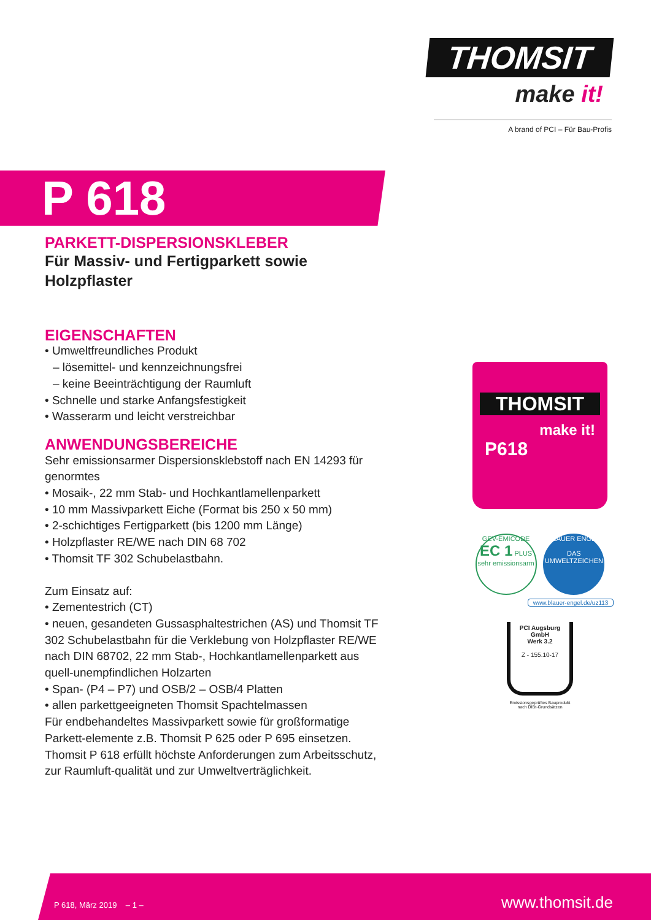THOMSIT
make it!
A brand of PCI – Für Bau-Profis
P 618
PARKETT-DISPERSIONSKLEBER
Für Massiv- und Fertigparkett sowie Holzpflaster
EIGENSCHAFTEN
• Umweltfreundliches Produkt
– lösemittel- und kennzeichnungsfrei
– keine Beeinträchtigung der Raumluft
• Schnelle und starke Anfangsfestigkeit
• Wasserarm und leicht verstreichbar
ANWENDUNGSBEREICHE
Sehr emissionsarmer Dispersionsklebstoff nach EN 14293 für genormtes
• Mosaik-, 22 mm Stab- und Hochkantlamellenparkett
• 10 mm Massivparkett Eiche (Format bis 250 x 50 mm)
• 2-schichtiges Fertigparkett (bis 1200 mm Länge)
• Holzpflaster RE/WE nach DIN 68 702
• Thomsit TF 302 Schubelastbahn.
Zum Einsatz auf:
• Zementestrich (CT)
• neuen, gesandeten Gussasphaltestrichen (AS) und Thomsit TF 302 Schubelastbahn für die Verklebung von Holzpflaster RE/WE nach DIN 68702, 22 mm Stab-, Hochkantlamellenparkett aus quell-unempfindlichen Holzarten
• Span- (P4 – P7) und OSB/2 – OSB/4 Platten
• allen parkettgeeigneten Thomsit Spachtelmassen
Für endbehandeltes Massivparkett sowie für großformatige Parkett-elemente z.B. Thomsit P 625 oder P 695 einsetzen. Thomsit P 618 erfüllt höchste Anforderungen zum Arbeitsschutz, zur Raumluft-qualität und zur Umweltverträglichkeit.
THOMSIT
make it!
P618
GEV-EMICODE
EC 1 PLUS
sehr emissionsarm
BLAUER ENGEL
DAS UMWELTZEICHEN
www.blauer-engel.de/uz113
PCI Augsburg GmbH
Werk 3.2
Z - 155.10-17
Emissionsgeprüftes Bauprodukt
nach DIBt-Grundsätzen
P 618, März 2019 – 1 – www.thomsit.de